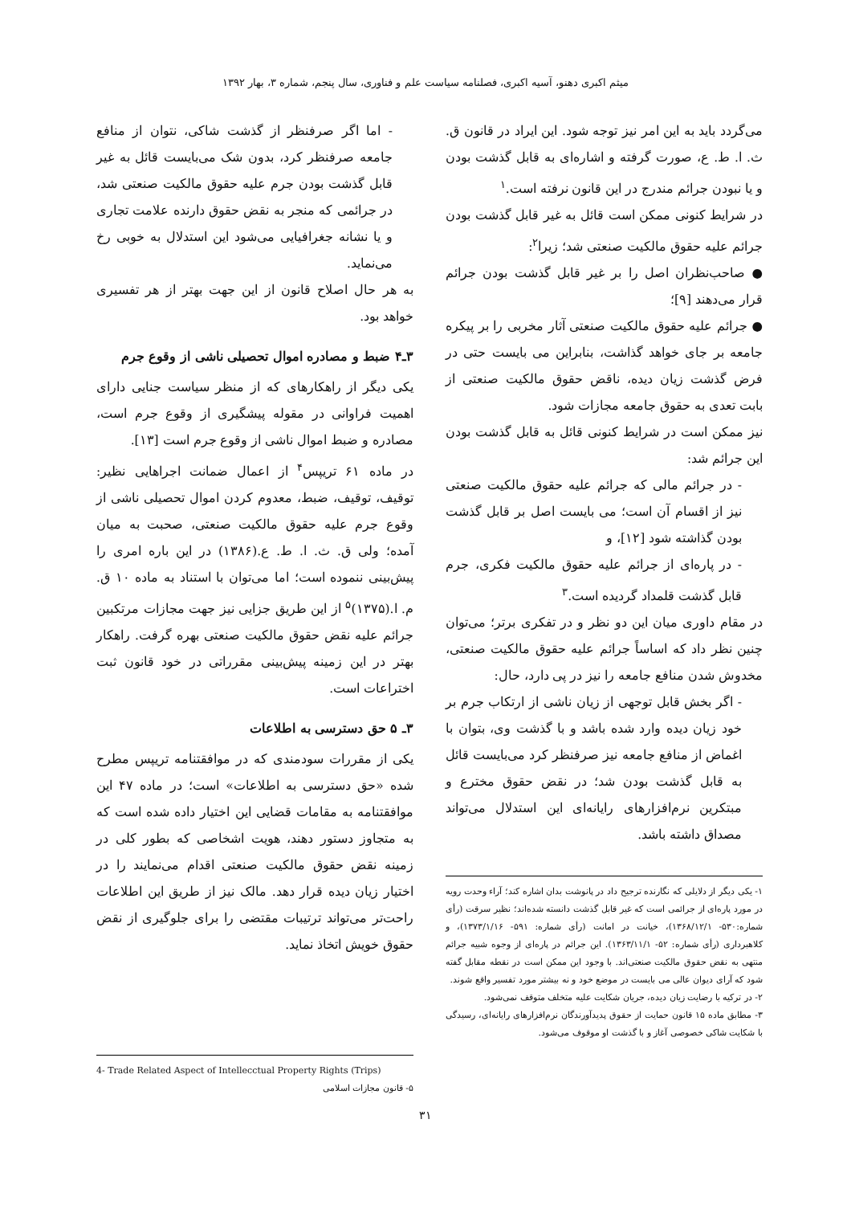میثم اکبری دهنو، آسیه اکبری، فصلنامه سیاست علم و فناوری، سال پنجم، شماره ۳، بهار ۱۳۹۲
می‌گردد باید به این امر نیز توجه شود. این ایراد در قانون ق. ث. ا. ط. ع، صورت گرفته و اشاره‌ای به قابل گذشت بودن و یا نبودن جرائم مندرج در این قانون نرفته است.<sup>۱</sup>
در شرایط کنونی ممکن است قائل به غیر قابل گذشت بودن جرائم علیه حقوق مالکیت صنعتی شد؛ زیرا<sup>۲</sup>:
● صاحب‌نظران اصل را بر غیر قابل گذشت بودن جرائم قرار می‌دهند [۹]؛
● جرائم علیه حقوق مالکیت صنعتی آثار مخربی را بر پیکره جامعه بر جای خواهد گذاشت، بنابراین می بایست حتی در فرض گذشت زیان دیده، ناقض حقوق مالکیت صنعتی از بابت تعدی به حقوق جامعه مجازات شود.
نیز ممکن است در شرایط کنونی قائل به قابل گذشت بودن این جرائم شد:
- در جرائم مالی که جرائم علیه حقوق مالکیت صنعتی نیز از اقسام آن است؛ می بایست اصل بر قابل گذشت بودن گذاشته شود [۱۲]، و
- در پاره‌ای از جرائم علیه حقوق مالکیت فکری، جرم قابل گذشت قلمداد گردیده است.<sup>۳</sup>
در مقام داوری میان این دو نظر و در تفکری برتر؛ می‌توان چنین نظر داد که اساساً جرائم علیه حقوق مالکیت صنعتی، مخدوش شدن منافع جامعه را نیز در پی دارد، حال:
- اگر بخش قابل توجهی از زیان ناشی از ارتکاب جرم بر خود زیان دیده وارد شده باشد و با گذشت وی، بتوان با اغماض از منافع جامعه نیز صرفنظر کرد می‌بایست قائل به قابل گذشت بودن شد؛ در نقض حقوق مخترع و مبتکرین نرم‌افزارهای رایانه‌ای این استدلال می‌تواند مصداق داشته باشد.
۱- یکی دیگر از دلایلی که نگارنده ترجیح داد در پانوشت بدان اشاره کند؛ آراء وحدت رویه در مورد پاره‌ای از جرائمی است که غیر قابل گذشت دانسته شده‌اند؛ نظیر سرقت (رأی شماره:۵۳۰- ۱۳۶۸/۱۲/۱)، خیانت در امانت (رأی شماره: ۵۹۱- ۱۳۷۳/۱/۱۶)، و کلاهبرداری (رأی شماره: ۵۲- ۱۳۶۳/۱۱/۱). این جرائم در پاره‌ای از وجوه شبیه جرائم منتهی به نقض حقوق مالکیت صنعتی‌اند. با وجود این ممکن است در نقطه مقابل گفته شود که آرای دیوان عالی می بایست در موضع خود و نه بیشتر مورد تفسیر واقع شوند.
۲- در ترکیه با رضایت زیان دیده، جریان شکایت علیه متخلف متوقف نمی‌شود.
۳- مطابق ماده ۱۵ قانون حمایت از حقوق پدیدآورندگان نرم‌افزارهای رایانه‌ای، رسیدگی با شکایت شاکی خصوصی آغاز و با گذشت او موقوف می‌شود.
- اما اگر صرفنظر از گذشت شاکی، نتوان از منافع جامعه صرفنظر کرد، بدون شک می‌بایست قائل به غیر قابل گذشت بودن جرم علیه حقوق مالکیت صنعتی شد، در جرائمی که منجر به نقض حقوق دارنده علامت تجاری و یا نشانه جغرافیایی می‌شود این استدلال به خوبی رخ می‌نماید.
به هر حال اصلاح قانون از این جهت بهتر از هر تفسیری خواهد بود.
۳ـ۴ ضبط و مصادره اموال تحصیلی ناشی از وقوع جرم
یکی دیگر از راهکارهای که از منظر سیاست جنایی دارای اهمیت فراوانی در مقوله پیشگیری از وقوع جرم است، مصادره و ضبط اموال ناشی از وقوع جرم است [۱۳].
در ماده ۶۱ تریپس<sup>۴</sup> از اعمال ضمانت اجراهایی نظیر: توقیف، توقیف، ضبط، معدوم کردن اموال تحصیلی ناشی از وقوع جرم علیه حقوق مالکیت صنعتی، صحبت به میان آمده؛ ولی ق. ث. ا. ط. ع.(۱۳۸۶) در این باره امری را پیش‌بینی ننموده است؛ اما می‌توان با استناد به ماده ۱۰ ق. م. ا.(۱۳۷۵)<sup>۵</sup> از این طریق جزایی نیز جهت مجازات مرتکبین جرائم علیه نقض حقوق مالکیت صنعتی بهره گرفت. راهکار بهتر در این زمینه پیش‌بینی مقرراتی در خود قانون ثبت اختراعات است.
۳ـ ۵ حق دسترسی به اطلاعات
یکی از مقررات سودمندی که در موافقتنامه تریپس مطرح شده «حق دسترسی به اطلاعات» است؛ در ماده ۴۷ این موافقتنامه به مقامات قضایی این اختیار داده شده است که به متجاوز دستور دهند، هویت اشخاصی که بطور کلی در زمینه نقض حقوق مالکیت صنعتی اقدام می‌نمایند را در اختیار زیان دیده قرار دهد. مالک نیز از طریق این اطلاعات راحت‌تر می‌تواند ترتیبات مقتضی را برای جلوگیری از نقض حقوق خویش اتخاذ نماید.
4- Trade Related Aspect of Intellecctual Property Rights (Trips)
۵- قانون مجازات اسلامی
۳۱